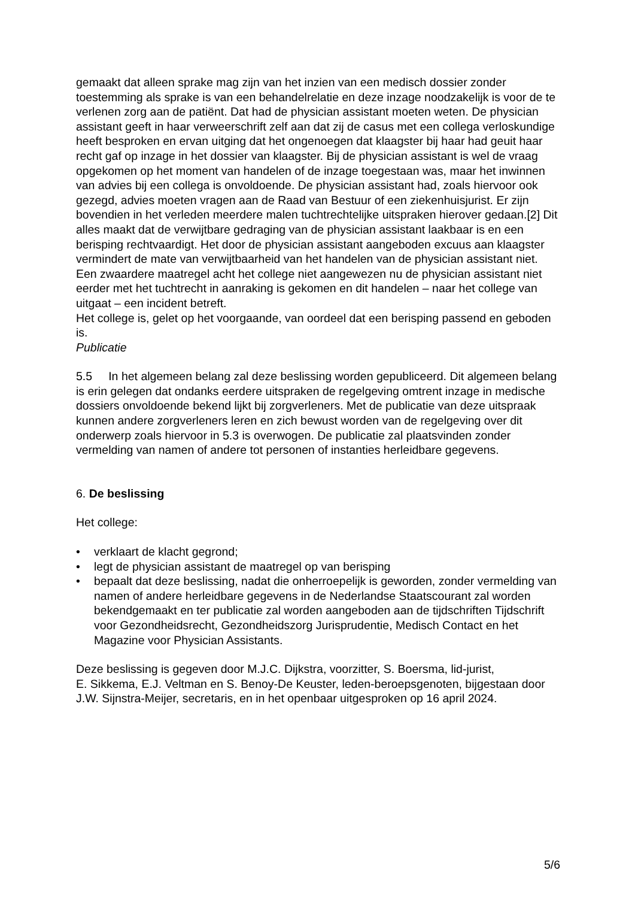gemaakt dat alleen sprake mag zijn van het inzien van een medisch dossier zonder toestemming als sprake is van een behandelrelatie en deze inzage noodzakelijk is voor de te verlenen zorg aan de patiënt. Dat had de physician assistant moeten weten. De physician assistant geeft in haar verweerschrift zelf aan dat zij de casus met een collega verloskundige heeft besproken en ervan uitging dat het ongenoegen dat klaagster bij haar had geuit haar recht gaf op inzage in het dossier van klaagster. Bij de physician assistant is wel de vraag opgekomen op het moment van handelen of de inzage toegestaan was, maar het inwinnen van advies bij een collega is onvoldoende. De physician assistant had, zoals hiervoor ook gezegd, advies moeten vragen aan de Raad van Bestuur of een ziekenhuisjurist. Er zijn bovendien in het verleden meerdere malen tuchtrechtelijke uitspraken hierover gedaan.[2] Dit alles maakt dat de verwijtbare gedraging van de physician assistant laakbaar is en een berisping rechtvaardigt. Het door de physician assistant aangeboden excuus aan klaagster vermindert de mate van verwijtbaarheid van het handelen van de physician assistant niet.
Een zwaardere maatregel acht het college niet aangewezen nu de physician assistant niet eerder met het tuchtrecht in aanraking is gekomen en dit handelen – naar het college van uitgaat – een incident betreft.
Het college is, gelet op het voorgaande, van oordeel dat een berisping passend en geboden is.
Publicatie
5.5 In het algemeen belang zal deze beslissing worden gepubliceerd. Dit algemeen belang is erin gelegen dat ondanks eerdere uitspraken de regelgeving omtrent inzage in medische dossiers onvoldoende bekend lijkt bij zorgverleners. Met de publicatie van deze uitspraak kunnen andere zorgverleners leren en zich bewust worden van de regelgeving over dit onderwerp zoals hiervoor in 5.3 is overwogen. De publicatie zal plaatsvinden zonder vermelding van namen of andere tot personen of instanties herleidbare gegevens.
6. De beslissing
Het college:
• verklaart de klacht gegrond;
• legt de physician assistant de maatregel op van berisping
• bepaalt dat deze beslissing, nadat die onherroepelijk is geworden, zonder vermelding van namen of andere herleidbare gegevens in de Nederlandse Staatscourant zal worden bekendgemaakt en ter publicatie zal worden aangeboden aan de tijdschriften Tijdschrift voor Gezondheidsrecht, Gezondheidszorg Jurisprudentie, Medisch Contact en het Magazine voor Physician Assistants.
Deze beslissing is gegeven door M.J.C. Dijkstra, voorzitter, S. Boersma, lid-jurist,
E. Sikkema, E.J. Veltman en S. Benoy-De Keuster, leden-beroepsgenoten, bijgestaan door J.W. Sijnstra-Meijer, secretaris, en in het openbaar uitgesproken op 16 april 2024.
5/6